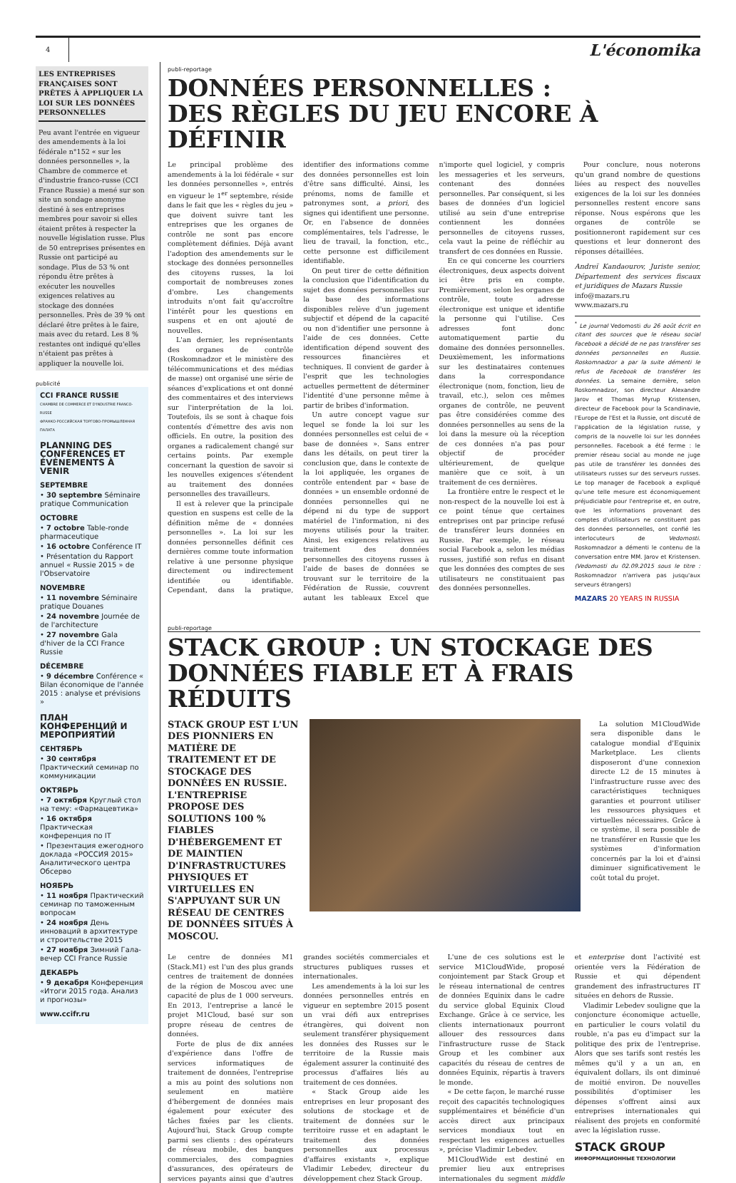4
L'économika
LES ENTREPRISES FRANÇAISES SONT PRÊTES À APPLIQUER LA LOI SUR LES DONNÉES PERSONNELLES
Peu avant l'entrée en vigueur des amendements à la loi fédérale n°152 « sur les données personnelles », la Chambre de commerce et d'industrie franco-russe (CCI France Russie) a mené sur son site un sondage anonyme destiné à ses entreprises membres pour savoir si elles étaient prêtes à respecter la nouvelle législation russe. Plus de 50 entreprises présentes en Russie ont participé au sondage. Plus de 53 % ont répondu être prêtes à exécuter les nouvelles exigences relatives au stockage des données personnelles. Près de 39 % ont déclaré être prêtes à le faire, mais avec du retard. Les 8 % restantes ont indiqué qu'elles n'étaient pas prêtes à appliquer la nouvelle loi.
publicité
CCI FRANCE RUSSIE
CHAMBRE DE COMMERCE ET D'INDUSTRIE FRANCO-RUSSE
ФРАНКО-РОССИЙСКАЯ ТОРГОВО-ПРОМЫШЛЕННАЯ ПАЛАТА
PLANNING DES CONFÉRENCES ET ÉVÉNEMENTS À VENIR
SEPTEMBRE
• 30 septembre Séminaire pratique Communication
OCTOBRE
• 7 octobre Table-ronde pharmaceutique
• 16 octobre Conférence IT
• Présentation du Rapport annuel « Russie 2015 » de l'Observatoire
NOVEMBRE
• 11 novembre Séminaire pratique Douanes
• 24 novembre Journée de de l'architecture
• 27 novembre Gala d'hiver de la CCI France Russie
DÉCEMBRE
• 9 décembre Conférence « Bilan économique de l'année 2015 : analyse et prévisions »
ПЛАН КОНФЕРЕНЦИЙ И МЕРОПРИЯТИЙ
СЕНТЯБРЬ
• 30 сентября Практический семинар по коммуникации
ОКТЯБРЬ
• 7 октября Круглый стол на тему: «Фармацевтика»
• 16 октября Практическая конференция по IT
• Презентация ежегодного доклада «РОССИЯ 2015» Аналитического центра Обсерво
НОЯБРЬ
• 11 ноября Практический семинар по таможенным вопросам
• 24 ноября День инноваций в архитектуре и строительстве 2015
• 27 ноября Зимний Гала-вечер CCI France Russie
ДЕКАБРЬ
• 9 декабря Конференция «Итоги 2015 года. Анализ и прогнозы»
www.ccifr.ru
publi-reportage
DONNÉES PERSONNELLES :
DES RÈGLES DU JEU ENCORE À DÉFINIR
Le principal problème des amendements à la loi fédérale « sur les données personnelles », entrés en vigueur le 1<sup>er</sup> septembre, réside dans le fait que les « règles du jeu » que doivent suivre tant les entreprises que les organes de contrôle ne sont pas encore complètement définies. Déjà avant l'adoption des amendements sur le stockage des données personnelles des citoyens russes, la loi comportait de nombreuses zones d'ombre. Les changements introduits n'ont fait qu'accroître l'intérêt pour les questions en suspens et en ont ajouté de nouvelles.
L'an dernier, les représentants des organes de contrôle (Roskomnadzor et le ministère des télécommunications et des médias de masse) ont organisé une série de séances d'explications et ont donné des commentaires et des interviews sur l'interprétation de la loi. Toutefois, ils se sont à chaque fois contentés d'émettre des avis non officiels. En outre, la position des organes a radicalement changé sur certains points. Par exemple concernant la question de savoir si les nouvelles exigences s'étendent au traitement des données personnelles des travailleurs.
Il est à relever que la principale question en suspens est celle de la définition même de « données personnelles ». La loi sur les données personnelles définit ces dernières comme toute information relative à une personne physique directement ou indirectement identifiée ou identifiable. Cependant, dans la pratique, identifier des informations comme des données personnelles est loin d'être sans difficulté. Ainsi, les prénoms, noms de famille et patronymes sont, a priori, des signes qui identifient une personne. Or, en l'absence de données complémentaires, tels l'adresse, le lieu de travail, la fonction, etc., cette personne est difficilement identifiable.
On peut tirer de cette définition la conclusion que l'identification du sujet des données personnelles sur la base des informations disponibles relève d'un jugement subjectif et dépend de la capacité ou non d'identifier une personne à l'aide de ces données. Cette identification dépend souvent des ressources financières et techniques. Il convient de garder à l'esprit que les technologies actuelles permettent de déterminer l'identité d'une personne même à partir de bribes d'information.
Un autre concept vague sur lequel se fonde la loi sur les données personnelles est celui de « base de données ». Sans entrer dans les détails, on peut tirer la conclusion que, dans le contexte de la loi appliquée, les organes de contrôle entendent par « base de données » un ensemble ordonné de données personnelles qui ne dépend ni du type de support matériel de l'information, ni des moyens utilisés pour la traiter. Ainsi, les exigences relatives au traitement des données personnelles des citoyens russes à l'aide de bases de données se trouvant sur le territoire de la Fédération de Russie, couvrent autant les tableaux Excel que n'importe quel logiciel, y compris les messageries et les serveurs, contenant des données personnelles. Par conséquent, si les bases de données d'un logiciel utilisé au sein d'une entreprise contiennent les données personnelles de citoyens russes, cela vaut la peine de réfléchir au transfert de ces données en Russie.
En ce qui concerne les courriers électroniques, deux aspects doivent ici être pris en compte. Premièrement, selon les organes de contrôle, toute adresse électronique est unique et identifie la personne qui l'utilise. Ces adresses font donc automatiquement partie du domaine des données personnelles. Deuxièmement, les informations sur les destinataires contenues dans la correspondance électronique (nom, fonction, lieu de travail, etc.), selon ces mêmes organes de contrôle, ne peuvent pas être considérées comme des données personnelles au sens de la loi dans la mesure où la réception de ces données n'a pas pour objectif de procéder ultérieurement, de quelque manière que ce soit, à un traitement de ces dernières.
La frontière entre le respect et le non-respect de la nouvelle loi est à ce point ténue que certaines entreprises ont par principe refusé de transférer leurs données en Russie. Par exemple, le réseau social Facebook a, selon les médias russes, justifié son refus en disant que les données des comptes de ses utilisateurs ne constituaient pas des données personnelles.
Pour conclure, nous noterons qu'un grand nombre de questions liées au respect des nouvelles exigences de la loi sur les données personnelles restent encore sans réponse. Nous espérons que les organes de contrôle se positionneront rapidement sur ces questions et leur donneront des réponses détaillées.
Andreï Kandaourov, Juriste senior, Département des services fiscaux et juridiques de Mazars Russie
info@mazars.ru
www.mazars.ru
<sup>*</sup> Le journal Vedomosti du 26 août écrit en citant des sources que le réseau social Facebook a décidé de ne pas transférer ses données personnelles en Russie. Roskomnadzor a par la suite démenti le refus de Facebook de transférer les données. La semaine dernière, selon Roskomnadzor, son directeur Alexandre Jarov et Thomas Myrup Kristensen, directeur de Facebook pour la Scandinavie, l'Europe de l'Est et la Russie, ont discuté de l'application de la législation russe, y compris de la nouvelle loi sur les données personnelles. Facebook a été ferme : le premier réseau social au monde ne juge pas utile de transférer les données des utilisateurs russes sur des serveurs russes. Le top manager de Facebook a expliqué qu'une telle mesure est économiquement préjudiciable pour l'entreprise et, en outre, que les informations provenant des comptes d'utilisateurs ne constituent pas des données personnelles, ont confié les interlocuteurs de Vedomosti. Roskomnadzor a démenti le contenu de la conversation entre MM. Jarov et Kristensen. (Vedomosti du 02.09.2015 sous le titre : Roskomnadzor n'arrivera pas jusqu'aux serveurs étrangers)
MAZARS 20 YEARS IN RUSSIA
publi-reportage
STACK GROUP : UN STOCKAGE DES DONNÉES FIABLE ET À FRAIS RÉDUITS
STACK GROUP EST L'UN DES PIONNIERS EN MATIÈRE DE TRAITEMENT ET DE STOCKAGE DES DONNÉES EN RUSSIE. L'ENTREPRISE PROPOSE DES SOLUTIONS 100 % FIABLES D'HÉBERGEMENT ET DE MAINTIEN D'INFRASTRUCTURES PHYSIQUES ET VIRTUELLES EN S'APPUYANT SUR UN RÉSEAU DE CENTRES DE DONNÉES SITUÉS À MOSCOU.
La solution M1CloudWide sera disponible dans le catalogue mondial d'Equinix Marketplace. Les clients disposeront d'une connexion directe L2 de 15 minutes à l'infrastructure russe avec des caractéristiques techniques garanties et pourront utiliser les ressources physiques et virtuelles nécessaires. Grâce à ce système, il sera possible de ne transférer en Russie que les systèmes d'information concernés par la loi et d'ainsi diminuer significativement le coût total du projet.
Le centre de données M1 (Stack.M1) est l'un des plus grands centres de traitement de données de la région de Moscou avec une capacité de plus de 1 000 serveurs. En 2013, l'entreprise a lancé le projet M1Cloud, basé sur son propre réseau de centres de données.
Forte de plus de dix années d'expérience dans l'offre de services informatiques de traitement de données, l'entreprise a mis au point des solutions non seulement en matière d'hébergement de données mais également pour exécuter des tâches fixées par les clients. Aujourd'hui, Stack Group compte parmi ses clients : des opérateurs de réseau mobile, des banques commerciales, des compagnies d'assurances, des opérateurs de services payants ainsi que d'autres grandes sociétés commerciales et structures publiques russes et internationales.
Les amendements à la loi sur les données personnelles entrés en vigueur en septembre 2015 posent un vrai défi aux entreprises étrangères, qui doivent non seulement transférer physiquement les données des Russes sur le territoire de la Russie mais également assurer la continuité des processus d'affaires liés au traitement de ces données.
« Stack Group aide les entreprises en leur proposant des solutions de stockage et de traitement de données sur le territoire russe et en adaptant le traitement des données personnelles aux processus d'affaires existants », explique Vladimir Lebedev, directeur du développement chez Stack Group.
L'une de ces solutions est le service M1CloudWide, proposé conjointement par Stack Group et le réseau international de centres de données Equinix dans le cadre du service global Equinix Cloud Exchange. Grâce à ce service, les clients internationaux pourront allouer des ressources dans l'infrastructure russe de Stack Group et les combiner aux capacités du réseau de centres de données Equinix, répartis à travers le monde.
« De cette façon, le marché russe reçoit des capacités technologiques supplémentaires et bénéficie d'un accès direct aux principaux services mondiaux tout en respectant les exigences actuelles », précise Vladimir Lebedev.
M1CloudWide est destiné en premier lieu aux entreprises internationales du segment middle et enterprise dont l'activité est orientée vers la Fédération de Russie et qui dépendent grandement des infrastructures IT situées en dehors de Russie.
Vladimir Lebedev souligne que la conjoncture économique actuelle, en particulier le cours volatil du rouble, n'a pas eu d'impact sur la politique des prix de l'entreprise. Alors que ses tarifs sont restés les mêmes qu'il y a un an, en équivalent dollars, ils ont diminué de moitié environ. De nouvelles possibilités d'optimiser les dépenses s'offrent ainsi aux entreprises internationales qui réalisent des projets en conformité avec la législation russe.
STACK GROUP
ИНФОРМАЦИОННЫЕ ТЕХНОЛОГИИ